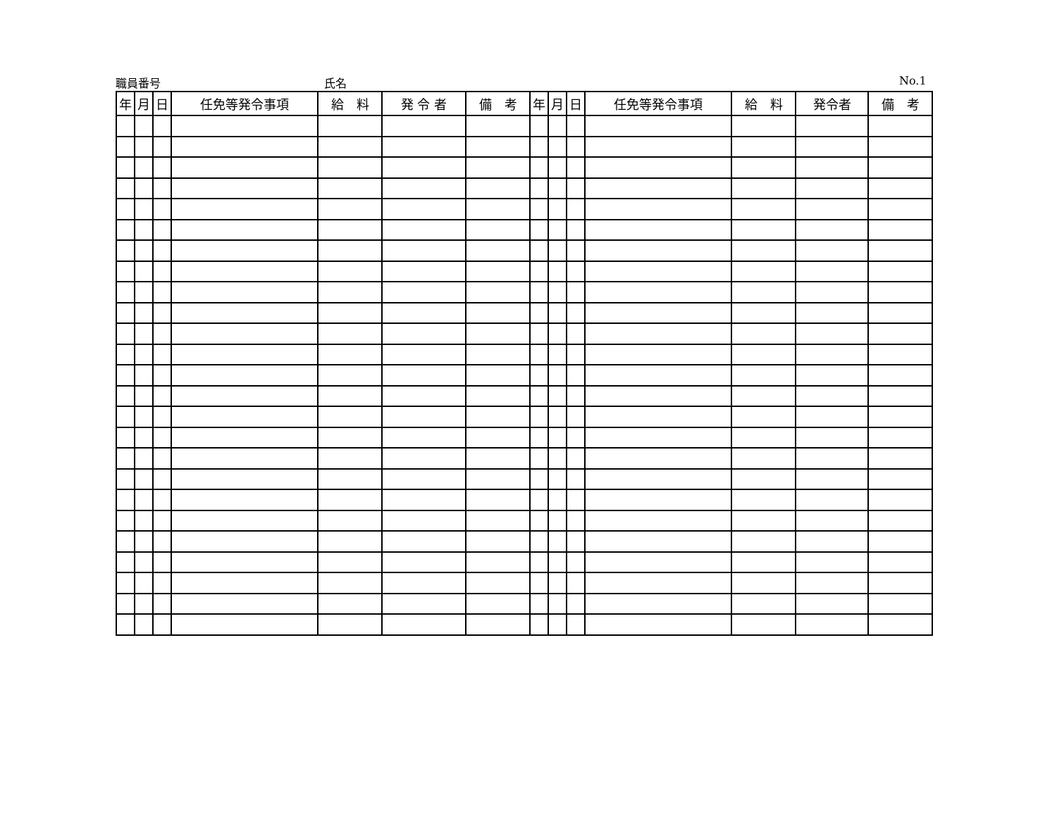職員番号 氏名 No.1
| 年 | 月 | 日 | 任免等発令事項 | 給 料 | 発 令 者 | 備 考 | 年 | 月 | 日 | 任免等発令事項 | 給 料 | 発令者 | 備 考 |
| --- | --- | --- | --- | --- | --- | --- | --- | --- | --- | --- | --- | --- | --- |